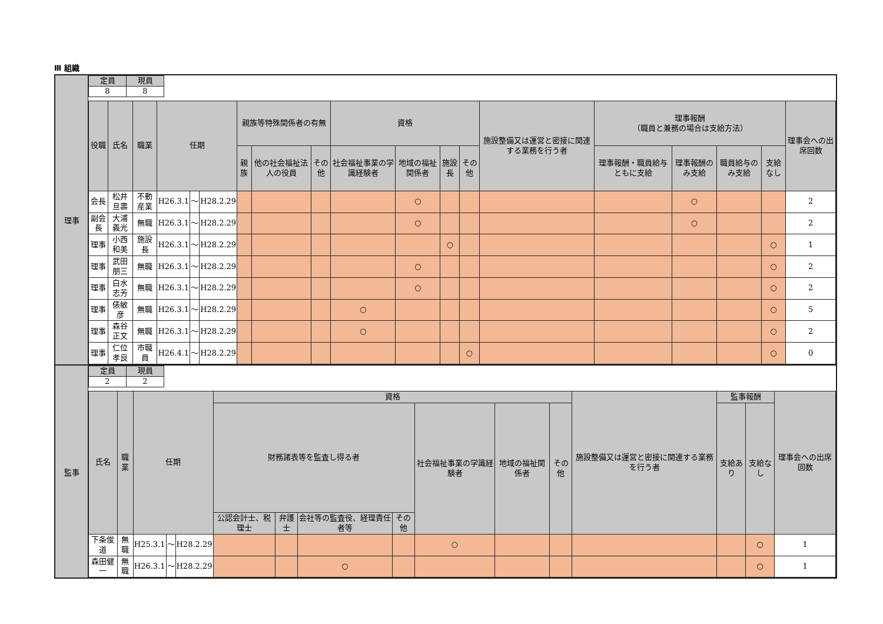Ⅲ 組織
理事
| 定員 | 現員 |
| --- | --- |
| 8 | 8 |
| 役職 | 氏名 | 職業 | 任期 | | | 親族等特殊関係者の有無 | | | 資格 | | | | 施設整備又は運営と密接に関連する業務を行う者 | 理事報酬 （職員と兼務の場合は支給方法） | | | | 理事会への出席回数 |
| --- | --- | --- | --- | --- | --- | --- | --- | --- | --- | --- | --- | --- | --- | --- | --- | --- | --- | --- |
| | | | | | | 親族 | 他の社会福祉法人の役員 | その他 | 社会福祉事業の学識経験者 | 地域の福祉関係者 | 施設長 | その他 | | 理事報酬・職員給与ともに支給 | 理事報酬のみ支給 | 職員給与のみ支給 | 支給なし | |
| 会長 | 松井旦壽 | 不動産業 | H26.3.1 | ～ | H28.2.29 | | | | | ○ | | | | | ○ | | | 2 |
| 副会長 | 大浦義光 | 無職 | H26.3.1 | ～ | H28.2.29 | | | | | ○ | | | | | ○ | | | 2 |
| 理事 | 小西和美 | 施設長 | H26.3.1 | ～ | H28.2.29 | | | | | | ○ | | | | | | ○ | 1 |
| 理事 | 武田朋三 | 無職 | H26.3.1 | ～ | H28.2.29 | | | | | ○ | | | | | | | ○ | 2 |
| 理事 | 白水志芳 | 無職 | H26.3.1 | ～ | H28.2.29 | | | | | ○ | | | | | | | ○ | 2 |
| 理事 | 俵敏彦 | 無職 | H26.3.1 | ～ | H28.2.29 | | | | ○ | | | | | | | | ○ | 5 |
| 理事 | 森谷正文 | 無職 | H26.3.1 | ～ | H28.2.29 | | | | ○ | | | | | | | | ○ | 2 |
| 理事 | 仁位孝良 | 市職員 | H26.4.1 | ～ | H28.2.29 | | | | | | | ○ | | | | | ○ | 0 |
監事
| 定員 | 現員 |
| --- | --- |
| 2 | 2 |
| 氏名 | 職業 | 任期 | | | 資格 | | | | | | | 施設整備又は運営と密接に関連する業務を行う者 | 監事報酬 | | 理事会への出席回数 |
| --- | --- | --- | --- | --- | --- | --- | --- | --- | --- | --- | --- | --- | --- | --- | --- |
| | | | | | 財務諸表等を監査し得る者 | | | | 社会福祉事業の学識経験者 | 地域の福祉関係者 | その他 | | 支給あり | 支給なし | |
| | | | | | 公認会計士、税理士 | 弁護士 | 会社等の監査役、経理責任者等 | その他 | | | | | | | |
| 下条俊道 | 無職 | H25.3.1 | ～ | H28.2.29 | | | | | ○ | | | | | ○ | 1 |
| 森田健一 | 無職 | H26.3.1 | ～ | H28.2.29 | | | ○ | | | | | | | ○ | 1 |